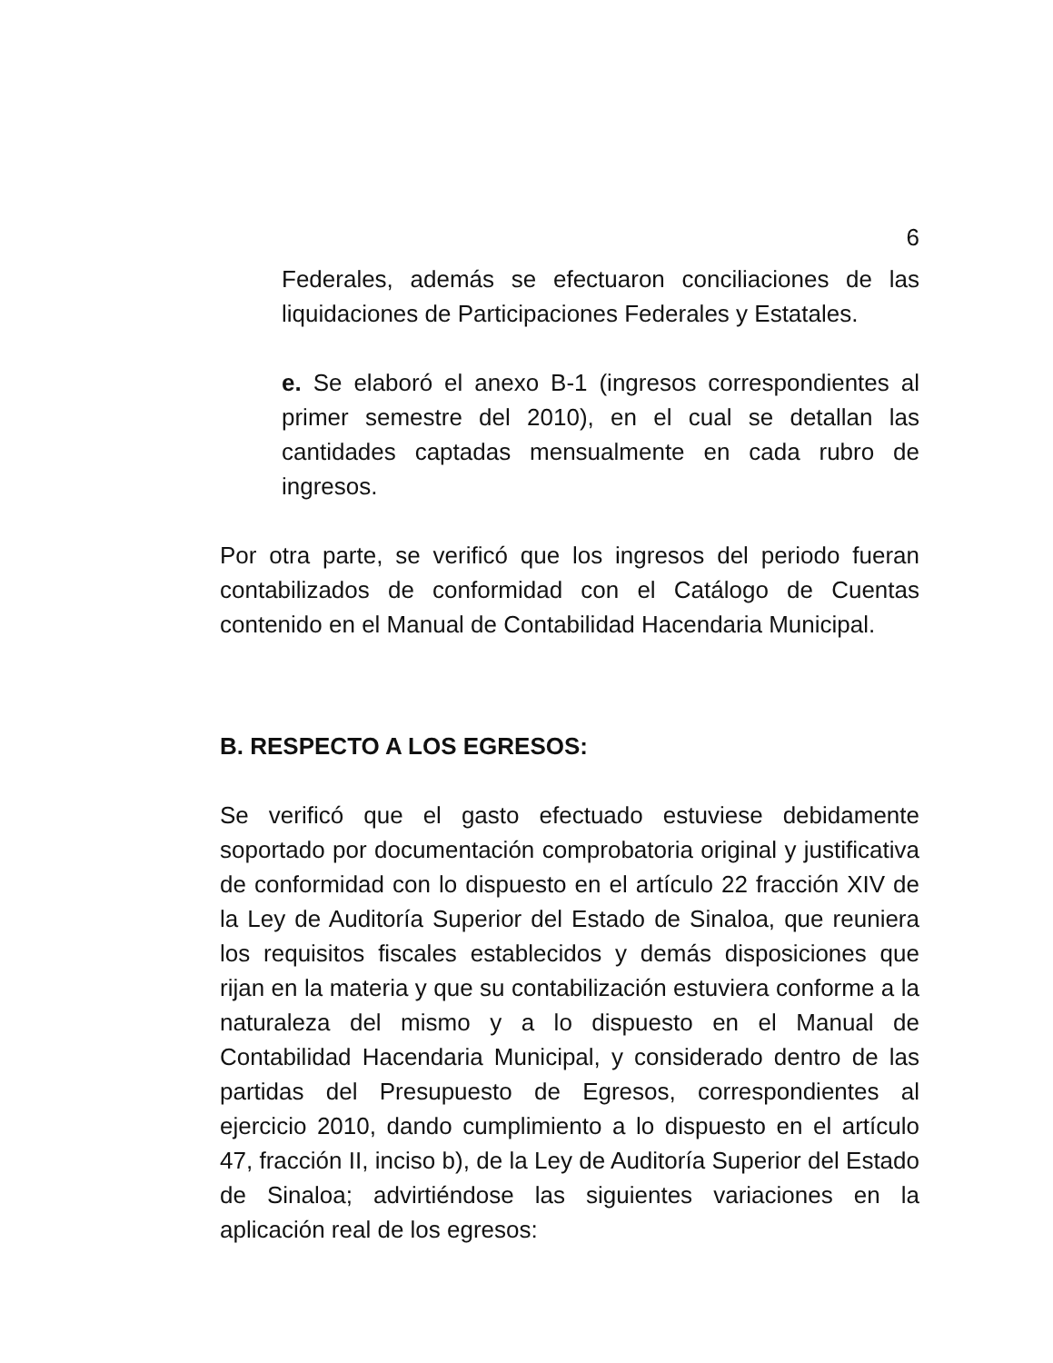6
Federales, además se efectuaron conciliaciones de las liquidaciones de Participaciones Federales y Estatales.
e. Se elaboró el anexo B-1 (ingresos correspondientes al primer semestre del 2010), en el cual se detallan las cantidades captadas mensualmente en cada rubro de ingresos.
Por otra parte, se verificó que los ingresos del periodo fueran contabilizados de conformidad con el Catálogo de Cuentas contenido en el Manual de Contabilidad Hacendaria Municipal.
B. RESPECTO A LOS EGRESOS:
Se verificó que el gasto efectuado estuviese debidamente soportado por documentación comprobatoria original y justificativa de conformidad con lo dispuesto en el artículo 22 fracción XIV de la Ley de Auditoría Superior del Estado de Sinaloa, que reuniera los requisitos fiscales establecidos y demás disposiciones que rijan en la materia y que su contabilización estuviera conforme a la naturaleza del mismo y a lo dispuesto en el Manual de Contabilidad Hacendaria Municipal, y considerado dentro de las partidas del Presupuesto de Egresos, correspondientes al ejercicio 2010, dando cumplimiento a lo dispuesto en el artículo 47, fracción II, inciso b), de la Ley de Auditoría Superior del Estado de Sinaloa; advirtiéndose las siguientes variaciones en la aplicación real de los egresos: